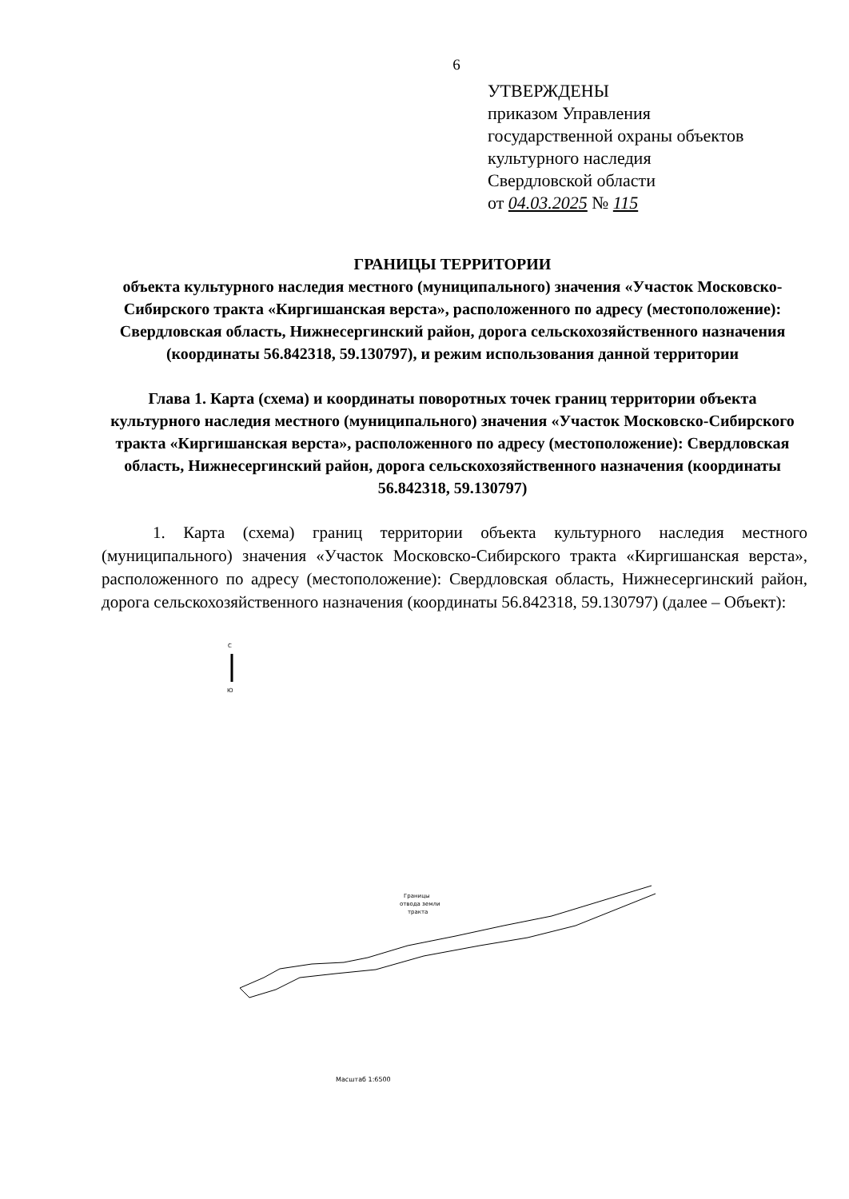6
УТВЕРЖДЕНЫ
приказом Управления
государственной охраны объектов
культурного наследия
Свердловской области
от 04.03.2025 № 115
ГРАНИЦЫ ТЕРРИТОРИИ
объекта культурного наследия местного (муниципального) значения «Участок Московско-Сибирского тракта «Киргишанская верста», расположенного по адресу (местоположение): Свердловская область, Нижнесергинский район, дорога сельскохозяйственного назначения (координаты 56.842318, 59.130797), и режим использования данной территории
Глава 1. Карта (схема) и координаты поворотных точек границ территории объекта культурного наследия местного (муниципального) значения «Участок Московско-Сибирского тракта «Киргишанская верста», расположенного по адресу (местоположение): Свердловская область, Нижнесергинский район, дорога сельскохозяйственного назначения (координаты 56.842318, 59.130797)
1. Карта (схема) границ территории объекта культурного наследия местного (муниципального) значения «Участок Московско-Сибирского тракта «Киргишанская верста», расположенного по адресу (местоположение): Свердловская область, Нижнесергинский район, дорога сельскохозяйственного назначения (координаты 56.842318, 59.130797) (далее – Объект):
С
Ю
Границы
отвода земли
тракта
Масштаб 1:6500